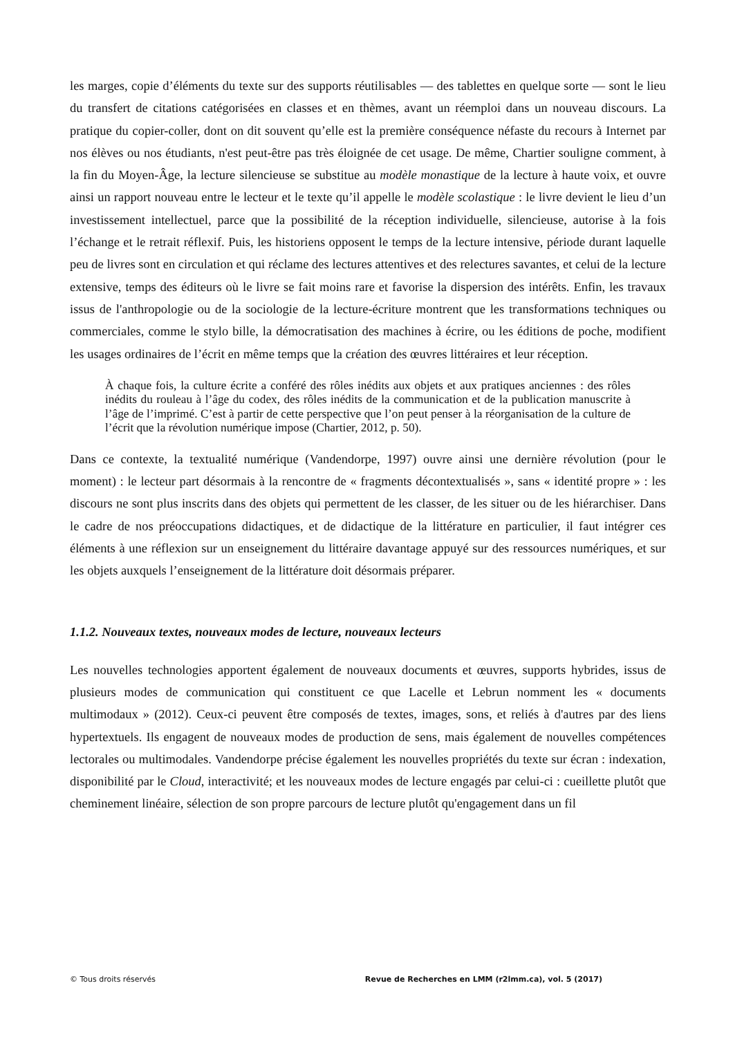les marges, copie d’éléments du texte sur des supports réutilisables — des tablettes en quelque sorte — sont le lieu du transfert de citations catégorisées en classes et en thèmes, avant un réemploi dans un nouveau discours. La pratique du copier-coller, dont on dit souvent qu’elle est la première conséquence néfaste du recours à Internet par nos élèves ou nos étudiants, n'est peut-être pas très éloignée de cet usage. De même, Chartier souligne comment, à la fin du Moyen-Âge, la lecture silencieuse se substitue au modèle monastique de la lecture à haute voix, et ouvre ainsi un rapport nouveau entre le lecteur et le texte qu’il appelle le modèle scolastique : le livre devient le lieu d’un investissement intellectuel, parce que la possibilité de la réception individuelle, silencieuse, autorise à la fois l’échange et le retrait réflexif. Puis, les historiens opposent le temps de la lecture intensive, période durant laquelle peu de livres sont en circulation et qui réclame des lectures attentives et des relectures savantes, et celui de la lecture extensive, temps des éditeurs où le livre se fait moins rare et favorise la dispersion des intérêts. Enfin, les travaux issus de l'anthropologie ou de la sociologie de la lecture-écriture montrent que les transformations techniques ou commerciales, comme le stylo bille, la démocratisation des machines à écrire, ou les éditions de poche, modifient les usages ordinaires de l’écrit en même temps que la création des œuvres littéraires et leur réception.
À chaque fois, la culture écrite a conféré des rôles inédits aux objets et aux pratiques anciennes : des rôles inédits du rouleau à l’âge du codex, des rôles inédits de la communication et de la publication manuscrite à l’âge de l’imprimé. C’est à partir de cette perspective que l’on peut penser à la réorganisation de la culture de l’écrit que la révolution numérique impose (Chartier, 2012, p. 50).
Dans ce contexte, la textualité numérique (Vandendorpe, 1997) ouvre ainsi une dernière révolution (pour le moment) : le lecteur part désormais à la rencontre de « fragments décontextualisés », sans « identité propre » : les discours ne sont plus inscrits dans des objets qui permettent de les classer, de les situer ou de les hiérarchiser. Dans le cadre de nos préoccupations didactiques, et de didactique de la littérature en particulier, il faut intégrer ces éléments à une réflexion sur un enseignement du littéraire davantage appuyé sur des ressources numériques, et sur les objets auxquels l’enseignement de la littérature doit désormais préparer.
1.1.2. Nouveaux textes, nouveaux modes de lecture, nouveaux lecteurs
Les nouvelles technologies apportent également de nouveaux documents et œuvres, supports hybrides, issus de plusieurs modes de communication qui constituent ce que Lacelle et Lebrun nomment les « documents multimodaux » (2012). Ceux-ci peuvent être composés de textes, images, sons, et reliés à d'autres par des liens hypertextuels. Ils engagent de nouveaux modes de production de sens, mais également de nouvelles compétences lectorales ou multimodales. Vandendorpe précise également les nouvelles propriétés du texte sur écran : indexation, disponibilité par le Cloud, interactivité; et les nouveaux modes de lecture engagés par celui-ci : cueillette plutôt que cheminement linéaire, sélection de son propre parcours de lecture plutôt qu'engagement dans un fil
© Tous droits réservés Revue de Recherches en LMM (r2lmm.ca), vol. 5 (2017)